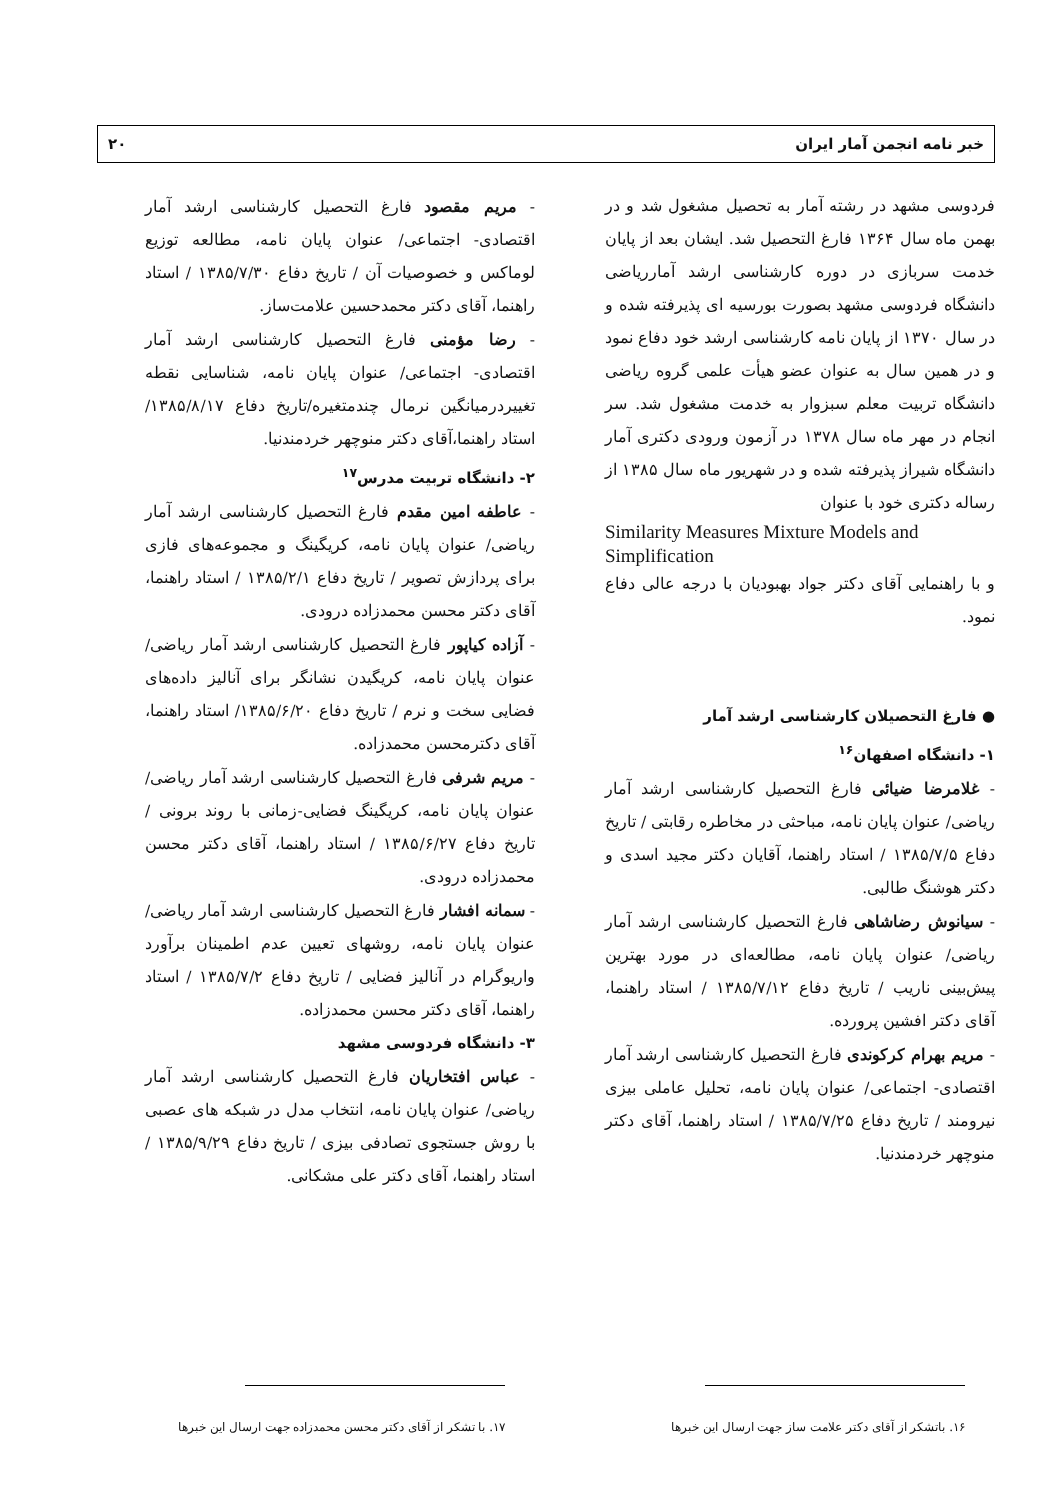خبر نامه انجمن آمار ایران ۲۰
فردوسی مشهد در رشته آمار به تحصیل مشغول شد و در بهمن ماه سال ۱۳۶۴ فارغ التحصیل شد. ایشان بعد از پایان خدمت سربازی در دوره کارشناسی ارشد آماررياضی دانشگاه فردوسی مشهد بصورت بورسیه ای پذیرفته شده و در سال ۱۳۷۰ از پایان نامه کارشناسی ارشد خود دفاع نمود و در همین سال به عنوان عضو هیأت علمی گروه ریاضی دانشگاه تربیت معلم سبزوار به خدمت مشغول شد. سر انجام در مهر ماه سال ۱۳۷۸ در آزمون ورودی دکتری آمار دانشگاه شیراز پذیرفته شده و در شهریور ماه سال ۱۳۸۵ از رساله دکتری خود با عنوان
Similarity Measures Mixture Models and Simplification
و با راهنمایی آقای دکتر جواد بهبودیان با درجه عالی دفاع نمود.
● فارغ التحصیلان کارشناسی ارشد آمار
۱- دانشگاه اصفهان<sup>۱۶</sup>
- غلامرضا ضیائی فارغ التحصیل کارشناسی ارشد آمار ریاضی/ عنوان پایان نامه، مباحثی در مخاطره رقابتی / تاریخ دفاع ۱۳۸۵/۷/۵ / استاد راهنما، آقایان دکتر مجید اسدی و دکتر هوشنگ طالبی.
- سیانوش رضاشاهی فارغ التحصیل کارشناسی ارشد آمار ریاضی/ عنوان پایان نامه، مطالعه‌ای در مورد بهترین پیش‌بینی ناریب / تاریخ دفاع ۱۳۸۵/۷/۱۲ / استاد راهنما، آقای دکتر افشین پرورده.
- مریم بهرام کرکوندی فارغ التحصیل کارشناسی ارشد آمار اقتصادی- اجتماعی/ عنوان پایان نامه، تحلیل عاملی بیزی نیرومند / تاریخ دفاع ۱۳۸۵/۷/۲۵ / استاد راهنما، آقای دکتر منوچهر خردمندنیا.
- مریم مقصود فارغ التحصیل کارشناسی ارشد آمار اقتصادی- اجتماعی/ عنوان پایان نامه، مطالعه توزیع لوماکس و خصوصیات آن / تاریخ دفاع ۱۳۸۵/۷/۳۰ / استاد راهنما، آقای دکتر محمدحسین علامت‌ساز.
- رضا مؤمنی فارغ التحصیل کارشناسی ارشد آمار اقتصادی- اجتماعی/ عنوان پایان نامه، شناسایی نقطه تغییردرمیانگین نرمال چندمتغیره/تاریخ دفاع ۱۳۸۵/۸/۱۷/استاد راهنما،آقای دکتر منوچهر خردمندنیا.
۲- دانشگاه تربیت مدرس<sup>۱۷</sup>
- عاطفه امین مقدم فارغ التحصیل کارشناسی ارشد آمار ریاضی/ عنوان پایان نامه، کریگینگ و مجموعه‌های فازی برای پردازش تصویر / تاریخ دفاع ۱۳۸۵/۲/۱ / استاد راهنما، آقای دکتر محسن محمدزاده درودی.
- آزاده کیاپور فارغ التحصیل کارشناسی ارشد آمار ریاضی/ عنوان پایان نامه، کریگیدن نشانگر برای آنالیز داده‌های فضایی سخت و نرم / تاریخ دفاع ۱۳۸۵/۶/۲۰/ استاد راهنما، آقای دکترمحسن محمدزاده.
- مریم شرفی فارغ التحصیل کارشناسی ارشد آمار ریاضی/ عنوان پایان نامه، کریگینگ فضایی-زمانی با روند برونی / تاریخ دفاع ۱۳۸۵/۶/۲۷ / استاد راهنما، آقای دکتر محسن محمدزاده درودی.
- سمانه افشار فارغ التحصیل کارشناسی ارشد آمار ریاضی/ عنوان پایان نامه، روشهای تعیین عدم اطمینان برآورد واریوگرام در آنالیز فضایی / تاریخ دفاع ۱۳۸۵/۷/۲ / استاد راهنما، آقای دکتر محسن محمدزاده.
۳- دانشگاه فردوسی مشهد
- عباس افتخاریان فارغ التحصیل کارشناسی ارشد آمار ریاضی/ عنوان پایان نامه، انتخاب مدل در شبکه های عصبی با روش جستجوی تصادفی بیزی / تاریخ دفاع ۱۳۸۵/۹/۲۹ / استاد راهنما، آقای دکتر علی مشکانی.
۱۶. باتشکر از آقای دکتر علامت ساز جهت ارسال این خبرها
۱۷. با تشکر از آقای دکتر محسن محمدزاده جهت ارسال این خبرها